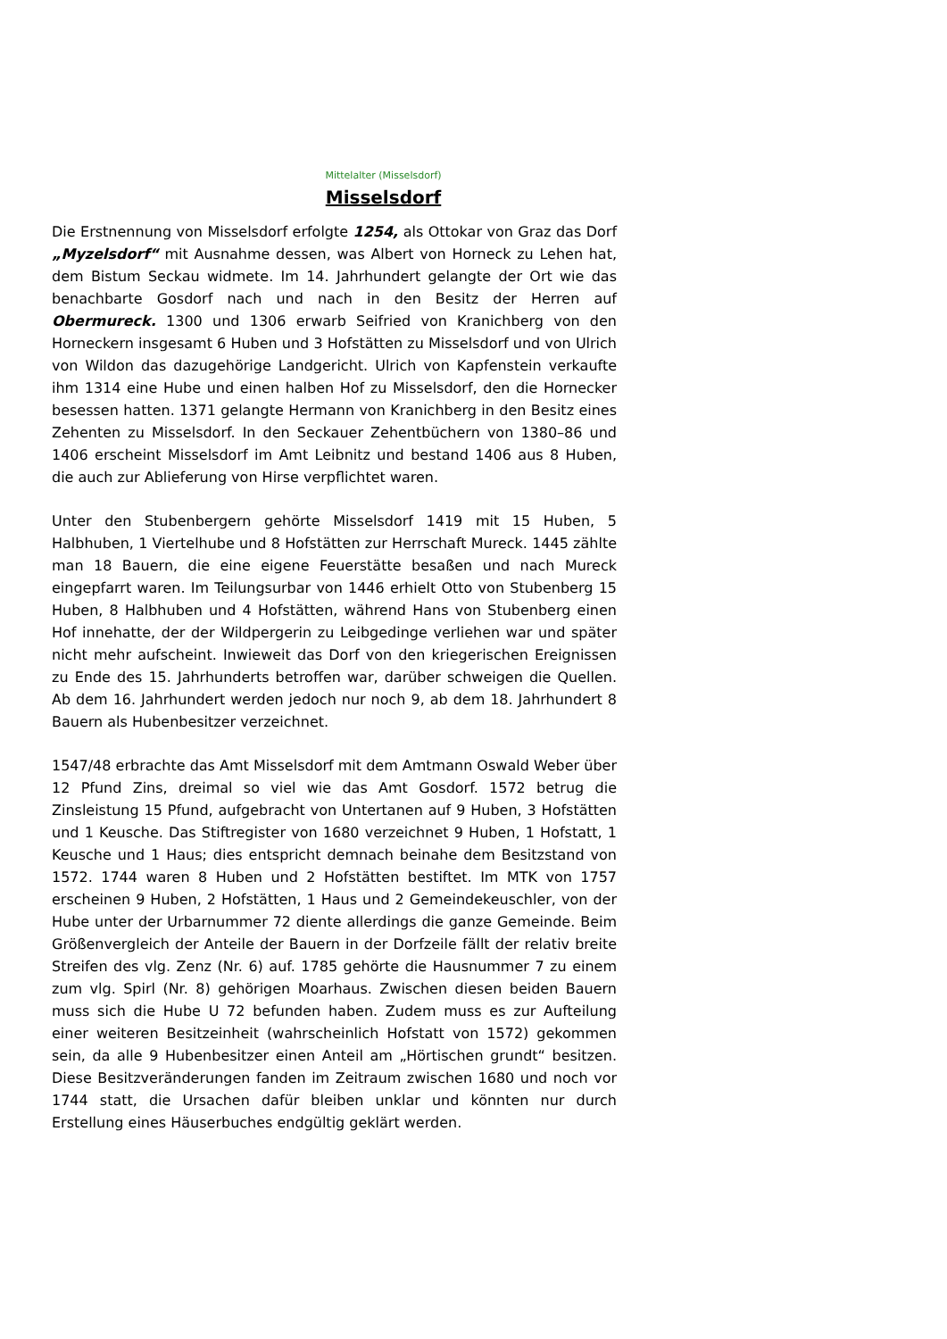Mittelalter (Misselsdorf)
Misselsdorf
Die Erstnennung von Misselsdorf erfolgte 1254, als Ottokar von Graz das Dorf „Myzelsdorf“ mit Ausnahme dessen, was Albert von Horneck zu Lehen hat, dem Bistum Seckau widmete. Im 14. Jahrhundert gelangte der Ort wie das benachbarte Gosdorf nach und nach in den Besitz der Herren auf Obermureck. 1300 und 1306 erwarb Seifried von Kranichberg von den Horneckern insgesamt 6 Huben und 3 Hofstätten zu Misselsdorf und von Ulrich von Wildon das dazugehörige Landgericht. Ulrich von Kapfenstein verkaufte ihm 1314 eine Hube und einen halben Hof zu Misselsdorf, den die Hornecker besessen hatten. 1371 gelangte Hermann von Kranichberg in den Besitz eines Zehenten zu Misselsdorf. In den Seckauer Zehentbüchern von 1380–86 und 1406 erscheint Misselsdorf im Amt Leibnitz und bestand 1406 aus 8 Huben, die auch zur Ablieferung von Hirse verpflichtet waren.
Unter den Stubenbergern gehörte Misselsdorf 1419 mit 15 Huben, 5 Halbhuben, 1 Viertelhube und 8 Hofstätten zur Herrschaft Mureck. 1445 zählte man 18 Bauern, die eine eigene Feuerstätte besaßen und nach Mureck eingepfarrt waren. Im Teilungsurbar von 1446 erhielt Otto von Stubenberg 15 Huben, 8 Halbhuben und 4 Hofstätten, während Hans von Stubenberg einen Hof innehatte, der der Wildpergerin zu Leibgedinge verliehen war und später nicht mehr aufscheint. Inwieweit das Dorf von den kriegerischen Ereignissen zu Ende des 15. Jahrhunderts betroffen war, darüber schweigen die Quellen. Ab dem 16. Jahrhundert werden jedoch nur noch 9, ab dem 18. Jahrhundert 8 Bauern als Hubenbesitzer verzeichnet.
1547/48 erbrachte das Amt Misselsdorf mit dem Amtmann Oswald Weber über 12 Pfund Zins, dreimal so viel wie das Amt Gosdorf. 1572 betrug die Zinsleistung 15 Pfund, aufgebracht von Untertanen auf 9 Huben, 3 Hofstätten und 1 Keusche. Das Stiftregister von 1680 verzeichnet 9 Huben, 1 Hofstatt, 1 Keusche und 1 Haus; dies entspricht demnach beinahe dem Besitzstand von 1572. 1744 waren 8 Huben und 2 Hofstätten bestiftet. Im MTK von 1757 erscheinen 9 Huben, 2 Hofstätten, 1 Haus und 2 Gemeindekeuschler, von der Hube unter der Urbarnummer 72 diente allerdings die ganze Gemeinde. Beim Größenvergleich der Anteile der Bauern in der Dorfzeile fällt der relativ breite Streifen des vlg. Zenz (Nr. 6) auf. 1785 gehörte die Hausnummer 7 zu einem zum vlg. Spirl (Nr. 8) gehörigen Moarhaus. Zwischen diesen beiden Bauern muss sich die Hube U 72 befunden haben. Zudem muss es zur Aufteilung einer weiteren Besitzeinheit (wahrscheinlich Hofstatt von 1572) gekommen sein, da alle 9 Hubenbesitzer einen Anteil am „Hörtischen grundt“ besitzen. Diese Besitzveränderungen fanden im Zeitraum zwischen 1680 und noch vor 1744 statt, die Ursachen dafür bleiben unklar und könnten nur durch Erstellung eines Häuserbuches endgültig geklärt werden.